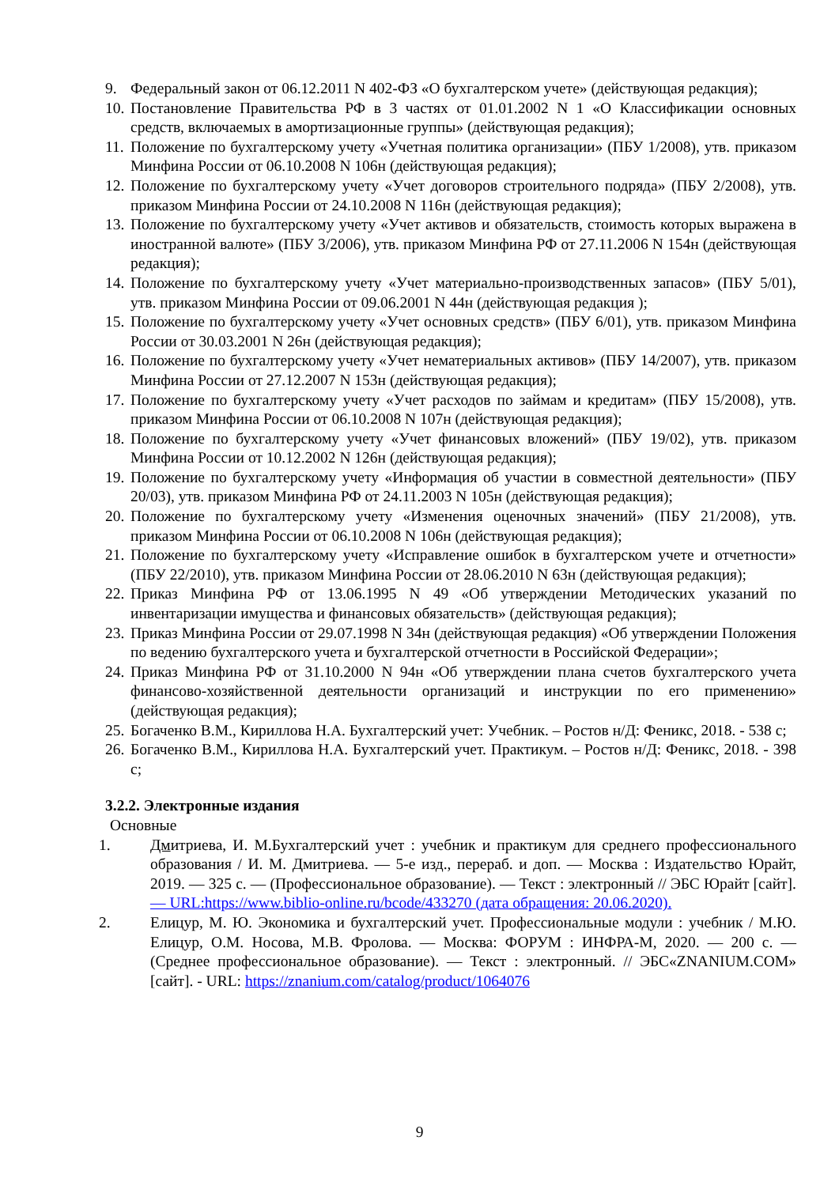9. Федеральный закон от 06.12.2011 N 402-ФЗ «О бухгалтерском учете» (действующая редакция);
10. Постановление Правительства РФ в 3 частях от 01.01.2002 N 1 «О Классификации основных средств, включаемых в амортизационные группы» (действующая редакция);
11. Положение по бухгалтерскому учету «Учетная политика организации» (ПБУ 1/2008), утв. приказом Минфина России от 06.10.2008 N 106н (действующая редакция);
12. Положение по бухгалтерскому учету «Учет договоров строительного подряда» (ПБУ 2/2008), утв. приказом Минфина России от 24.10.2008 N 116н (действующая редакция);
13. Положение по бухгалтерскому учету «Учет активов и обязательств, стоимость которых выражена в иностранной валюте» (ПБУ 3/2006), утв. приказом Минфина РФ от 27.11.2006 N 154н (действующая редакция);
14. Положение по бухгалтерскому учету «Учет материально-производственных запасов» (ПБУ 5/01), утв. приказом Минфина России от 09.06.2001 N 44н (действующая редакция );
15. Положение по бухгалтерскому учету «Учет основных средств» (ПБУ 6/01), утв. приказом Минфина России от 30.03.2001 N 26н (действующая редакция);
16. Положение по бухгалтерскому учету «Учет нематериальных активов» (ПБУ 14/2007), утв. приказом Минфина России от 27.12.2007 N 153н (действующая редакция);
17. Положение по бухгалтерскому учету «Учет расходов по займам и кредитам» (ПБУ 15/2008), утв. приказом Минфина России от 06.10.2008 N 107н (действующая редакция);
18. Положение по бухгалтерскому учету «Учет финансовых вложений» (ПБУ 19/02), утв. приказом Минфина России от 10.12.2002 N 126н (действующая редакция);
19. Положение по бухгалтерскому учету «Информация об участии в совместной деятельности» (ПБУ 20/03), утв. приказом Минфина РФ от 24.11.2003 N 105н (действующая редакция);
20. Положение по бухгалтерскому учету «Изменения оценочных значений» (ПБУ 21/2008), утв. приказом Минфина России от 06.10.2008 N 106н (действующая редакция);
21. Положение по бухгалтерскому учету «Исправление ошибок в бухгалтерском учете и отчетности» (ПБУ 22/2010), утв. приказом Минфина России от 28.06.2010 N 63н (действующая редакция);
22. Приказ Минфина РФ от 13.06.1995 N 49 «Об утверждении Методических указаний по инвентаризации имущества и финансовых обязательств» (действующая редакция);
23. Приказ Минфина России от 29.07.1998 N 34н (действующая редакция) «Об утверждении Положения по ведению бухгалтерского учета и бухгалтерской отчетности в Российской Федерации»;
24. Приказ Минфина РФ от 31.10.2000 N 94н «Об утверждении плана счетов бухгалтерского учета финансово-хозяйственной деятельности организаций и инструкции по его применению» (действующая редакция);
25. Богаченко В.М., Кириллова Н.А. Бухгалтерский учет: Учебник. – Ростов н/Д: Феникс, 2018. - 538 с;
26. Богаченко В.М., Кириллова Н.А. Бухгалтерский учет. Практикум. – Ростов н/Д: Феникс, 2018. - 398 с;
3.2.2. Электронные издания
Основные
1. Дмитриева, И. М.Бухгалтерский учет : учебник и практикум для среднего профессионального образования / И. М. Дмитриева. — 5-е изд., перераб. и доп. — Москва : Издательство Юрайт, 2019. — 325 с. — (Профессиональное образование). — Текст : электронный // ЭБС Юрайт [сайт]. — URL:https://www.biblio-online.ru/bcode/433270 (дата обращения: 20.06.2020).
2. Елицур, М. Ю. Экономика и бухгалтерский учет. Профессиональные модули : учебник / М.Ю. Елицур, О.М. Носова, М.В. Фролова. — Москва: ФОРУМ : ИНФРА-М, 2020. — 200 с. — (Среднее профессиональное образование). — Текст : электронный. // ЭБС«ZNANIUM.COM» [сайт]. - URL: https://znanium.com/catalog/product/1064076
9